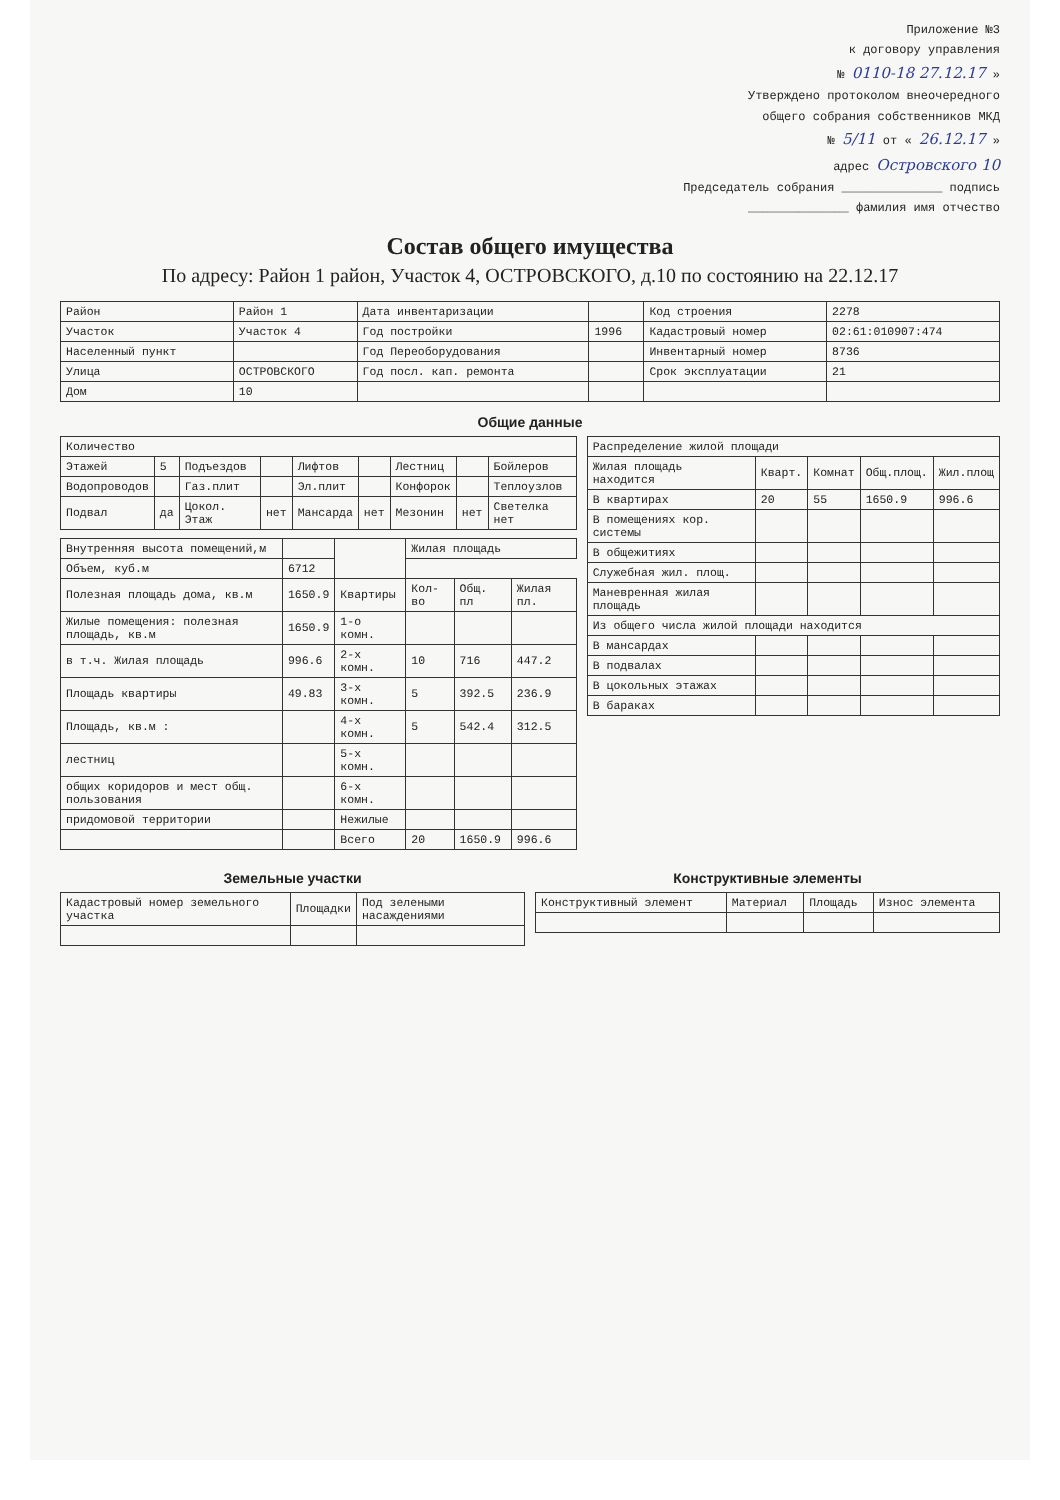Приложение №3
к договору управления
№ 0110-18 27.12.17 »
Утверждено протоколом внеочередного
общего собрания собственников МКД
№ 5/11 от « 26.12.17 »
адрес Островского 10
Председатель собрания ______________ подпись
______________ фамилия имя отчество
Состав общего имущества
По адресу: Район 1 район, Участок 4, ОСТРОВСКОГО, д.10 по состоянию на 22.12.17
| Район | Район 1 | Дата инвентаризации | | Код строения | 2278 |
| Участок | Участок 4 | Год постройки | 1996 | Кадастровый номер | 02:61:010907:474 |
| Населенный пункт | | Год Переоборудования | | Инвентарный номер | 8736 |
| Улица | ОСТРОВСКОГО | Год посл. кап. ремонта | | Срок эксплуатации | 21 |
| Дом | 10 | | | | |
Общие данные
| Количество | | | | | | | | |
| --- | --- | --- | --- | --- | --- | --- | --- | --- |
| Этажей | 5 | Подъездов | | Лифтов | | Лестниц | | Бойлеров |
| Водопроводов | | Газ.плит | | Эл.плит | | Конфорок | | Теплоузлов |
| Подвал | да | Цокол. Этаж | нет | Мансарда | нет | Мезонин | нет | Светелка нет |
| Внутренняя высота помещений,м | | | Жилая площадь | | |
| Объем, куб.м | 6712 | | | | |
| Полезная площадь дома, кв.м | 1650.9 | Квартиры | Кол-во | Общ. пл | Жилая пл. |
| Жилые помещения: полезная площадь, кв.м | 1650.9 | 1-о комн. | | | |
| в т.ч. Жилая площадь | 996.6 | 2-х комн. | 10 | 716 | 447.2 |
| Площадь квартиры | 49.83 | 3-х комн. | 5 | 392.5 | 236.9 |
| Площадь, кв.м : | | 4-х комн. | 5 | 542.4 | 312.5 |
| лестниц | | 5-х комн. | | | |
| общих коридоров и мест общ. пользования | | 6-х комн. | | | |
| придомовой территории | | Нежилые | | | |
| | | Всего | 20 | 1650.9 | 996.6 |
| Распределение жилой площади | | | | |
| --- | --- | --- | --- | --- |
| Жилая площадь находится | Кварт. | Комнат | Общ.площ. | Жил.площ |
| В квартирах | 20 | 55 | 1650.9 | 996.6 |
| В помещениях кор. системы | | | | |
| В общежитиях | | | | |
| Служебная жил. площ. | | | | |
| Маневренная жилая площадь | | | | |
| Из общего числа жилой площади находится | | | | |
| В мансардах | | | | |
| В подвалах | | | | |
| В цокольных этажах | | | | |
| В бараках | | | | |
Земельные участки
| Кадастровый номер земельного участка | Площадки | Под зелеными насаждениями |
| --- | --- | --- |
Конструктивные элементы
| Конструктивный элемент | Материал | Площадь | Износ элемента |
| --- | --- | --- | --- |